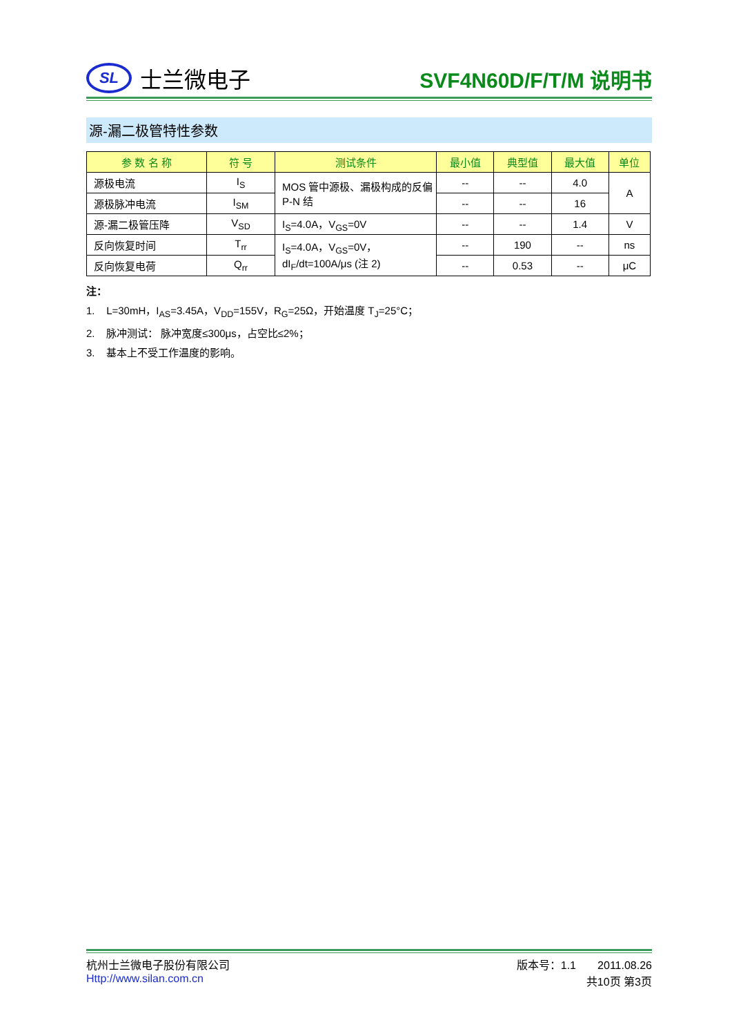SL
士兰微电子
SVF4N60D/F/T/M 说明书
源-漏二极管特性参数
| 参 数 名 称 | 符 号 | 测试条件 | 最小值 | 典型值 | 最大值 | 单位 |
| --- | --- | --- | --- | --- | --- | --- |
| 源极电流 | I<sub>S</sub> | MOS 管中源极、漏极构成的反偏 P-N 结 | -- | -- | 4.0 | A |
| 源极脉冲电流 | I<sub>SM</sub> | | -- | -- | 16 | |
| 源-漏二极管压降 | V<sub>SD</sub> | I<sub>S</sub>=4.0A，V<sub>GS</sub>=0V | -- | -- | 1.4 | V |
| 反向恢复时间 | T<sub>rr</sub> | I<sub>S</sub>=4.0A，V<sub>GS</sub>=0V， dI<sub>F</sub>/dt=100A/μs (注 2) | -- | 190 | -- | ns |
| 反向恢复电荷 | Q<sub>rr</sub> | | -- | 0.53 | -- | μC |
注：
1. L=30mH，I<sub>AS</sub>=3.45A，V<sub>DD</sub>=155V，R<sub>G</sub>=25Ω，开始温度 T<sub>J</sub>=25°C；
2. 脉冲测试： 脉冲宽度≤300μs，占空比≤2%；
3. 基本上不受工作温度的影响。
杭州士兰微电子股份有限公司 版本号：1.1 2011.08.26
Http://www.silan.com.cn 共10页 第3页